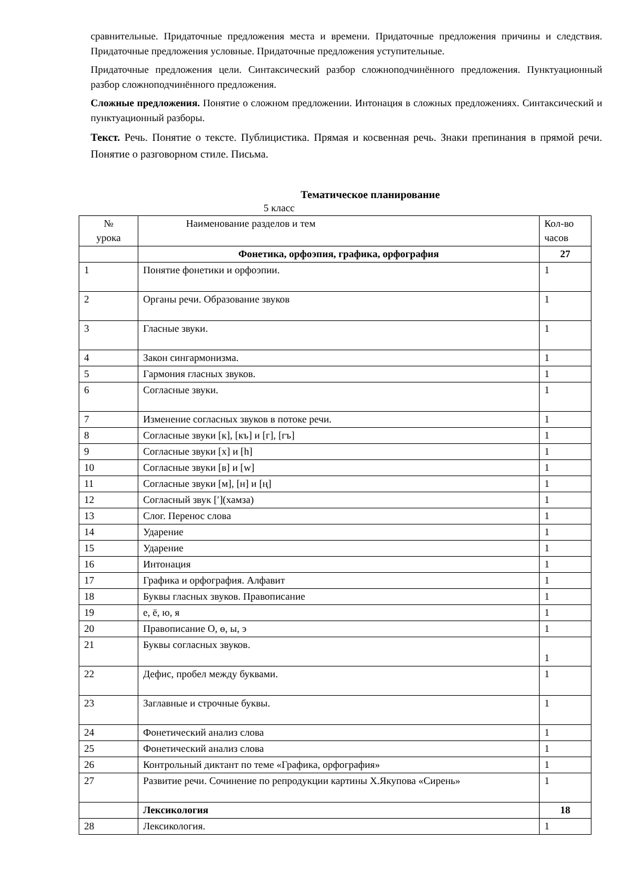сравнительные. Придаточные предложения места и времени. Придаточные предложения причины и следствия. Придаточные предложения условные. Придаточные предложения уступительные.
Придаточные предложения цели. Синтаксический разбор сложноподчинённого предложения. Пунктуационный разбор сложноподчинённого предложения.
Сложные предложения. Понятие о сложном предложении. Интонация в сложных предложениях. Синтаксический и пунктуационный разборы.
Текст. Речь. Понятие о тексте. Публицистика. Прямая и косвенная речь. Знаки препинания в прямой речи. Понятие о разговорном стиле. Письма.
Тематическое планирование
5 класс
| № урока | Наименование разделов и тем | Кол-во часов |
| | Фонетика, орфоэпия, графика, орфография | 27 |
| 1 | Понятие фонетики и орфоэпии. | 1 |
| 2 | Органы речи. Образование звуков | 1 |
| 3 | Гласные звуки. | 1 |
| 4 | Закон сингармонизма. | 1 |
| 5 | Гармония гласных звуков. | 1 |
| 6 | Согласные звуки. | 1 |
| 7 | Изменение согласных звуков в потоке речи. | 1 |
| 8 | Согласные звуки [к], [къ] и [г], [гъ] | 1 |
| 9 | Согласные звуки [х] и [h] | 1 |
| 10 | Согласные звуки [в] и [w] | 1 |
| 11 | Согласные звуки [м], [н] и [ң] | 1 |
| 12 | Согласный звук [ʹ](хамза) | 1 |
| 13 | Слог. Перенос слова | 1 |
| 14 | Ударение | 1 |
| 15 | Ударение | 1 |
| 16 | Интонация | 1 |
| 17 | Графика и орфография. Алфавит | 1 |
| 18 | Буквы гласных звуков. Правописание | 1 |
| 19 | е, ё, ю, я | 1 |
| 20 | Правописание О, ө, ы, э | 1 |
| 21 | Буквы согласных звуков. | 1 |
| 22 | Дефис, пробел между буквами. | 1 |
| 23 | Заглавные и строчные буквы. | 1 |
| 24 | Фонетический анализ слова | 1 |
| 25 | Фонетический анализ слова | 1 |
| 26 | Контрольный диктант по теме «Графика, орфография» | 1 |
| 27 | Развитие речи. Сочинение по репродукции картины Х.Якупова «Сирень» | 1 |
| | Лексикология | 18 |
| 28 | Лексикология. | 1 |